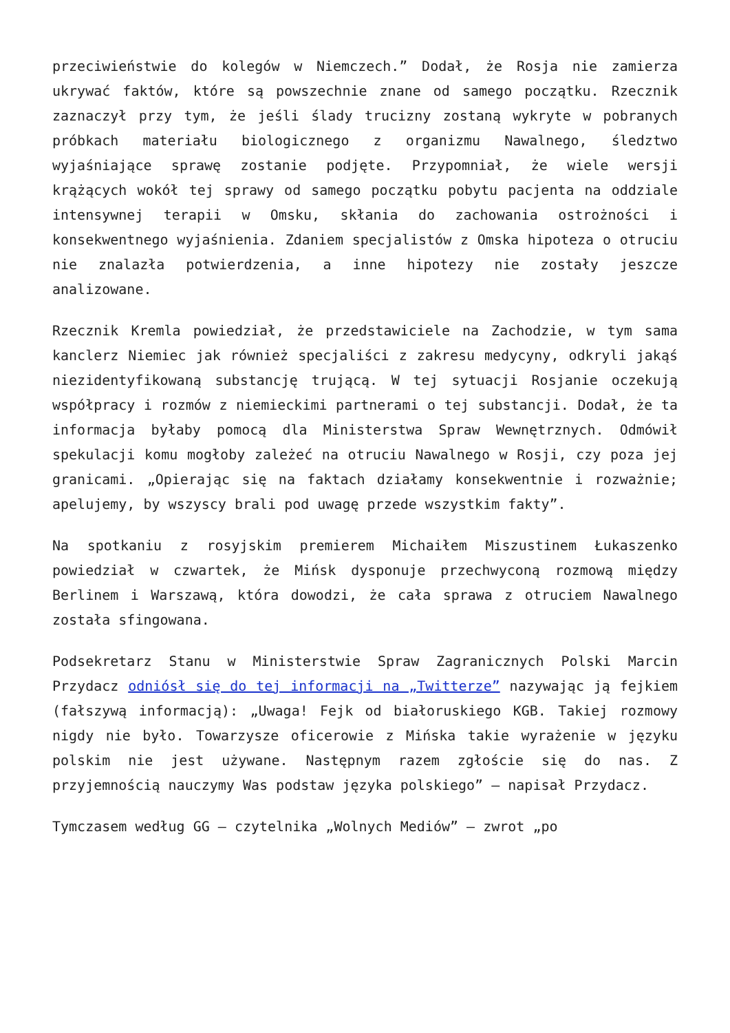przeciwieństwie do kolegów w Niemczech.” Dodał, że Rosja nie zamierza ukrywać faktów, które są powszechnie znane od samego początku. Rzecznik zaznaczył przy tym, że jeśli ślady trucizny zostaną wykryte w pobranych próbkach materiału biologicznego z organizmu Nawalnego, śledztwo wyjaśniające sprawę zostanie podjęte. Przypomniał, że wiele wersji krążących wokół tej sprawy od samego początku pobytu pacjenta na oddziale intensywnej terapii w Omsku, skłania do zachowania ostrożności i konsekwentnego wyjaśnienia. Zdaniem specjalistów z Omska hipoteza o otruciu nie znalazła potwierdzenia, a inne hipotezy nie zostały jeszcze analizowane.
Rzecznik Kremla powiedział, że przedstawiciele na Zachodzie, w tym sama kanclerz Niemiec jak również specjaliści z zakresu medycyny, odkryli jakąś niezidentyfikowaną substancję trującą. W tej sytuacji Rosjanie oczekują współpracy i rozmów z niemieckimi partnerami o tej substancji. Dodał, że ta informacja byłaby pomocą dla Ministerstwa Spraw Wewnętrznych. Odmówił spekulacji komu mogłoby zależeć na otruciu Nawalnego w Rosji, czy poza jej granicami. „Opierając się na faktach działamy konsekwentnie i rozważnie; apelujemy, by wszyscy brali pod uwagę przede wszystkim fakty”.
Na spotkaniu z rosyjskim premierem Michaiłem Miszustinem Łukaszenko powiedział w czwartek, że Mińsk dysponuje przechwyconą rozmową między Berlinem i Warszawą, która dowodzi, że cała sprawa z otruciem Nawalnego została sfingowana.
Podsekretarz Stanu w Ministerstwie Spraw Zagranicznych Polski Marcin Przydacz odniósł się do tej informacji na „Twitterze” nazywając ją fejkiem (fałszywą informacją): „Uwaga! Fejk od białoruskiego KGB. Takiej rozmowy nigdy nie było. Towarzysze oficerowie z Mińska takie wyrażenie w języku polskim nie jest używane. Następnym razem zgłoście się do nas. Z przyjemnością nauczymy Was podstaw języka polskiego” – napisał Przydacz.
Tymczasem według GG – czytelnika „Wolnych Mediów” – zwrot „po